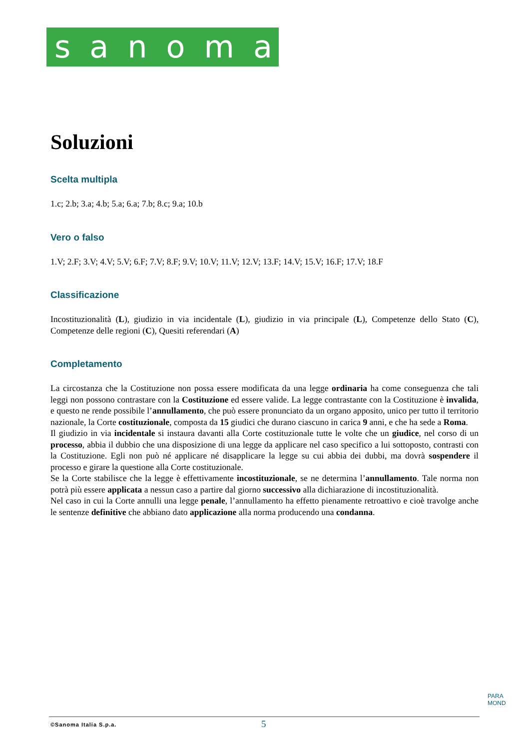sanoma
Soluzioni
Scelta multipla
1.c; 2.b; 3.a; 4.b; 5.a; 6.a; 7.b; 8.c; 9.a; 10.b
Vero o falso
1.V; 2.F; 3.V; 4.V; 5.V; 6.F; 7.V; 8.F; 9.V; 10.V; 11.V; 12.V; 13.F; 14.V; 15.V; 16.F; 17.V; 18.F
Classificazione
Incostituzionalità (L), giudizio in via incidentale (L), giudizio in via principale (L), Competenze dello Stato (C), Competenze delle regioni (C), Quesiti referendari (A)
Completamento
La circostanza che la Costituzione non possa essere modificata da una legge ordinaria ha come conseguenza che tali leggi non possono contrastare con la Costituzione ed essere valide. La legge contrastante con la Costituzione è invalida, e questo ne rende possibile l’annullamento, che può essere pronunciato da un organo apposito, unico per tutto il territorio nazionale, la Corte costituzionale, composta da 15 giudici che durano ciascuno in carica 9 anni, e che ha sede a Roma.
Il giudizio in via incidentale si instaura davanti alla Corte costituzionale tutte le volte che un giudice, nel corso di un processo, abbia il dubbio che una disposizione di una legge da applicare nel caso specifico a lui sottoposto, contrasti con la Costituzione. Egli non può né applicare né disapplicare la legge su cui abbia dei dubbi, ma dovrà sospendere il processo e girare la questione alla Corte costituzionale.
Se la Corte stabilisce che la legge è effettivamente incostituzionale, se ne determina l’annullamento. Tale norma non potrà più essere applicata a nessun caso a partire dal giorno successivo alla dichiarazione di incostituzionalità.
Nel caso in cui la Corte annulli una legge penale, l’annullamento ha effetto pienamente retroattivo e cioè travolge anche le sentenze definitive che abbiano dato applicazione alla norma producendo una condanna.
PARA
MOND
©Sanoma Italia S.p.a. 5